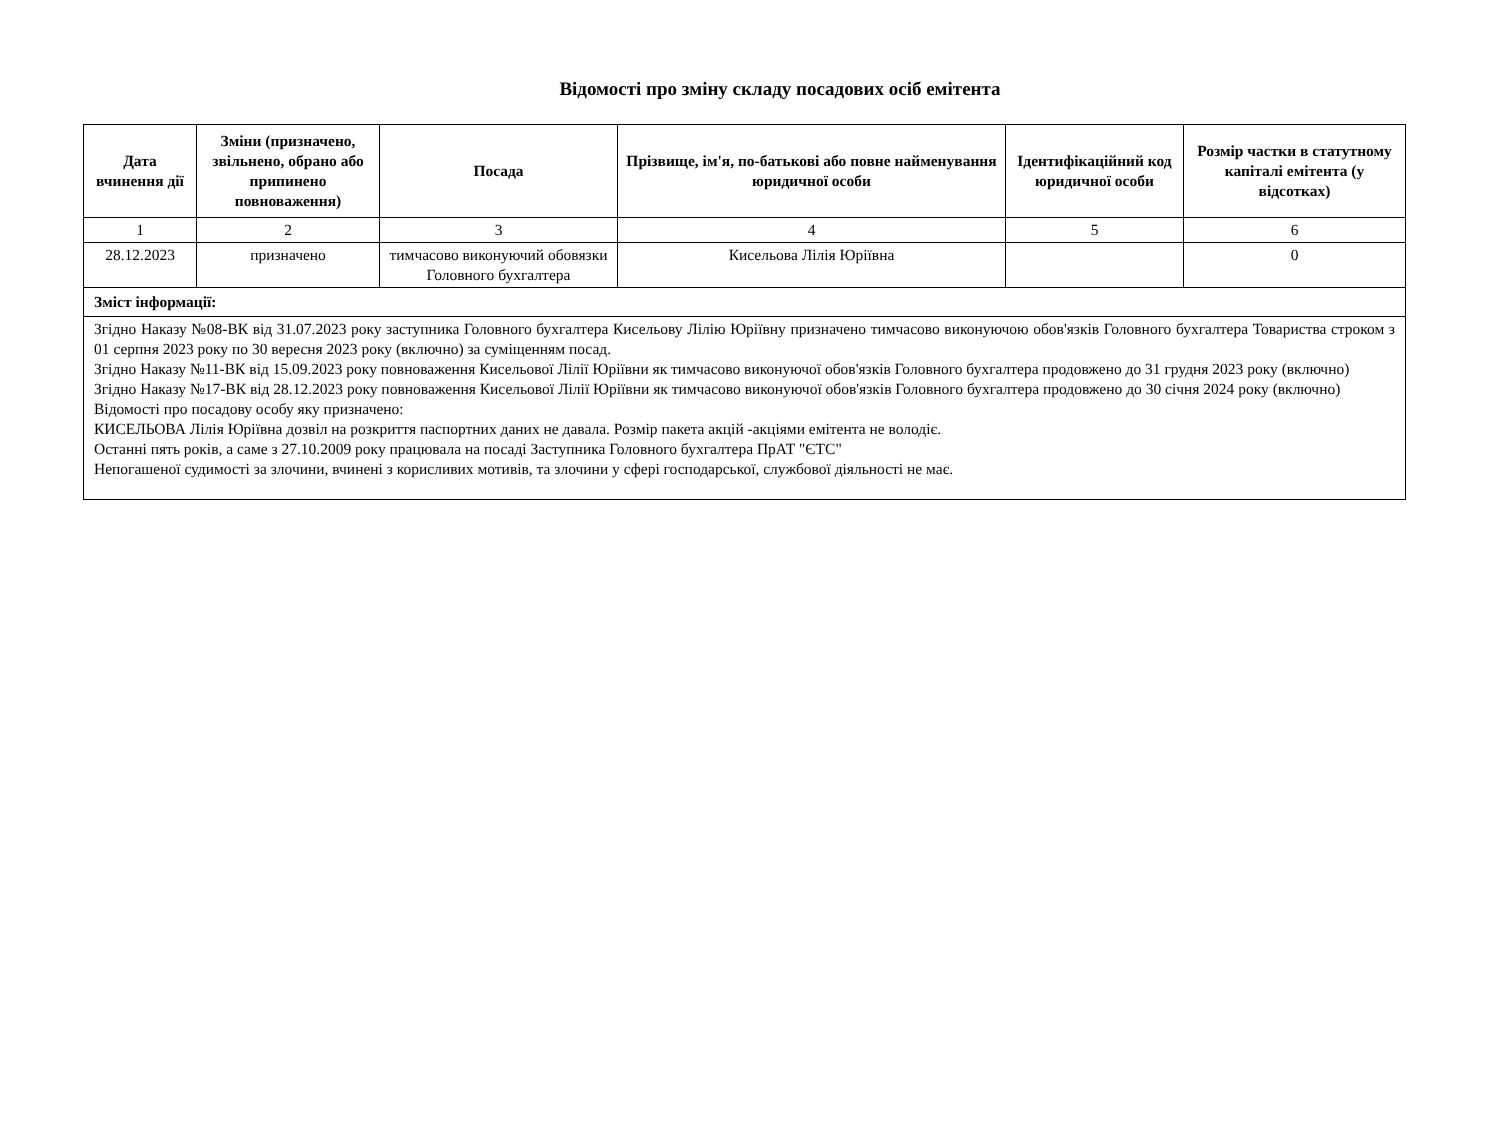Відомості про зміну складу посадових осіб емітента
| Дата вчинення дії | Зміни (призначено, звільнено, обрано або припинено повноваження) | Посада | Прізвище, ім'я, по-батькові або повне найменування юридичної особи | Ідентифікаційний код юридичної особи | Розмір частки в статутному капіталі емітента (у відсотках) |
| --- | --- | --- | --- | --- | --- |
| 1 | 2 | 3 | 4 | 5 | 6 |
| 28.12.2023 | призначено | тимчасово виконуючий обовязки Головного бухгалтера | Кисельова Лілія Юріївна | | 0 |
| Зміст інформації: | | | | | |
| Згідно Наказу №08-ВК від 31.07.2023 року заступника Головного бухгалтера Кисельову Лілію Юріївну призначено тимчасово виконуючою обов'язків Головного бухгалтера Товариства строком з 01 серпня 2023 року по 30 вересня 2023 року (включно) за суміщенням посад. Згідно Наказу №11-ВК від 15.09.2023 року повноваження Кисельової Лілії Юріївни як тимчасово виконуючої обов'язків Головного бухгалтера продовжено до 31 грудня 2023 року (включно) Згідно Наказу №17-ВК від 28.12.2023 року повноваження Кисельової Лілії Юріївни як тимчасово виконуючої обов'язків Головного бухгалтера продовжено до 30 січня 2024 року (включно) Відомості про посадову особу яку призначено: КИСЕЛЬОВА Лілія Юріївна дозвіл на розкриття паспортних даних не давала. Розмір пакета акцій -акціями емітента не володіє. Останні пять років, а саме з 27.10.2009 року працювала на посаді Заступника Головного бухгалтера ПрАТ "ЄТС" Непогашеної судимості за злочини, вчинені з корисливих мотивів, та злочини у сфері господарської, службової діяльності не має. | | | | | |